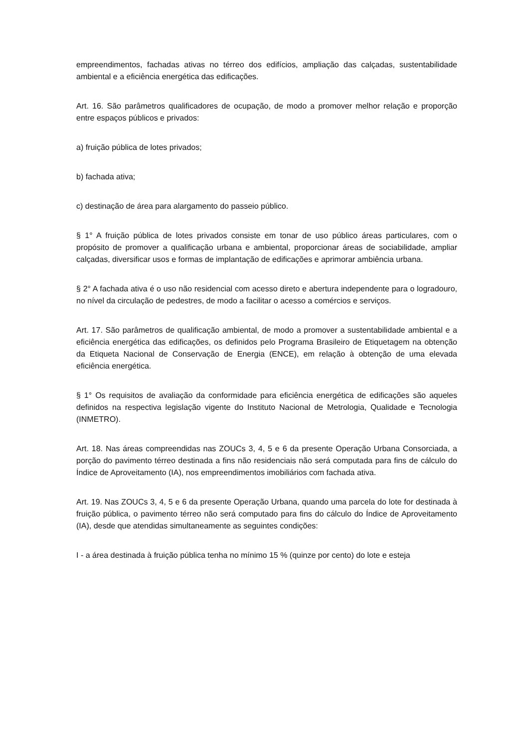empreendimentos, fachadas ativas no térreo dos edifícios, ampliação das calçadas, sustentabilidade ambiental e a eficiência energética das edificações.
Art. 16. São parâmetros qualificadores de ocupação, de modo a promover melhor relação e proporção entre espaços públicos e privados:
a) fruição pública de lotes privados;
b) fachada ativa;
c) destinação de área para alargamento do passeio público.
§ 1° A fruição pública de lotes privados consiste em tonar de uso público áreas particulares, com o propósito de promover a qualificação urbana e ambiental, proporcionar áreas de sociabilidade, ampliar calçadas, diversificar usos e formas de implantação de edificações e aprimorar ambiência urbana.
§ 2° A fachada ativa é o uso não residencial com acesso direto e abertura independente para o logradouro, no nível da circulação de pedestres, de modo a facilitar o acesso a comércios e serviços.
Art. 17. São parâmetros de qualificação ambiental, de modo a promover a sustentabilidade ambiental e a eficiência energética das edificações, os definidos pelo Programa Brasileiro de Etiquetagem na obtenção da Etiqueta Nacional de Conservação de Energia (ENCE), em relação à obtenção de uma elevada eficiência energética.
§ 1° Os requisitos de avaliação da conformidade para eficiência energética de edificações são aqueles definidos na respectiva legislação vigente do Instituto Nacional de Metrologia, Qualidade e Tecnologia (INMETRO).
Art. 18. Nas áreas compreendidas nas ZOUCs 3, 4, 5 e 6 da presente Operação Urbana Consorciada, a porção do pavimento térreo destinada a fins não residenciais não será computada para fins de cálculo do Índice de Aproveitamento (IA), nos empreendimentos imobiliários com fachada ativa.
Art. 19. Nas ZOUCs 3, 4, 5 e 6 da presente Operação Urbana, quando uma parcela do lote for destinada à fruição pública, o pavimento térreo não será computado para fins do cálculo do Índice de Aproveitamento (IA), desde que atendidas simultaneamente as seguintes condições:
I - a área destinada à fruição pública tenha no mínimo 15 % (quinze por cento) do lote e esteja